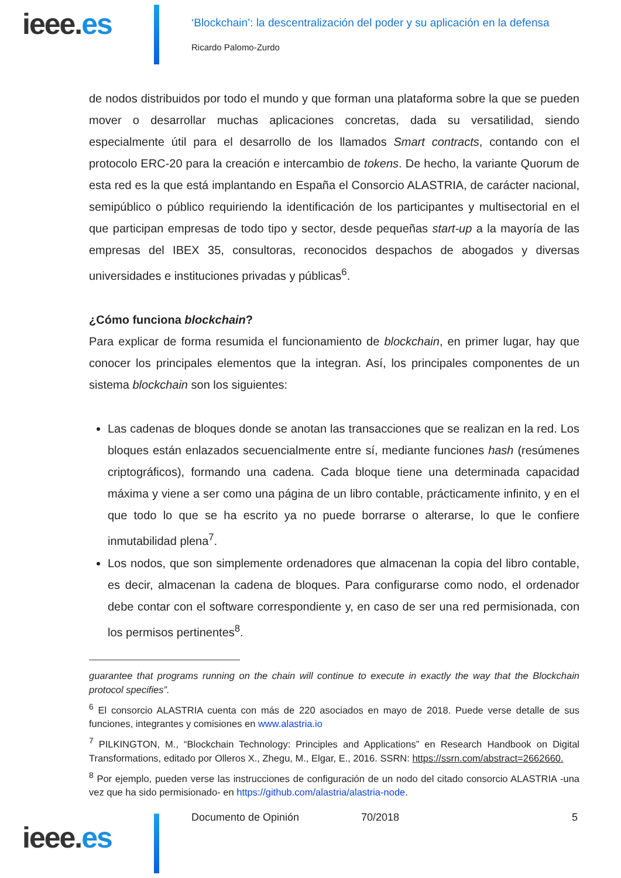ieee.es
‘Blockchain’: la descentralización del poder y su aplicación en la defensa
Ricardo Palomo-Zurdo
de nodos distribuidos por todo el mundo y que forman una plataforma sobre la que se pueden mover o desarrollar muchas aplicaciones concretas, dada su versatilidad, siendo especialmente útil para el desarrollo de los llamados Smart contracts, contando con el protocolo ERC-20 para la creación e intercambio de tokens. De hecho, la variante Quorum de esta red es la que está implantando en España el Consorcio ALASTRIA, de carácter nacional, semipúblico o público requiriendo la identificación de los participantes y multisectorial en el que participan empresas de todo tipo y sector, desde pequeñas start-up a la mayoría de las empresas del IBEX 35, consultoras, reconocidos despachos de abogados y diversas universidades e instituciones privadas y públicas<sup>6</sup>.
¿Cómo funciona blockchain?
Para explicar de forma resumida el funcionamiento de blockchain, en primer lugar, hay que conocer los principales elementos que la integran. Así, los principales componentes de un sistema blockchain son los siguientes:
Las cadenas de bloques donde se anotan las transacciones que se realizan en la red. Los bloques están enlazados secuencialmente entre sí, mediante funciones hash (resúmenes criptográficos), formando una cadena. Cada bloque tiene una determinada capacidad máxima y viene a ser como una página de un libro contable, prácticamente infinito, y en el que todo lo que se ha escrito ya no puede borrarse o alterarse, lo que le confiere inmutabilidad plena<sup>7</sup>.
Los nodos, que son simplemente ordenadores que almacenan la copia del libro contable, es decir, almacenan la cadena de bloques. Para configurarse como nodo, el ordenador debe contar con el software correspondiente y, en caso de ser una red permisionada, con los permisos pertinentes<sup>8</sup>.
guarantee that programs running on the chain will continue to execute in exactly the way that the Blockchain protocol specifies”.
<sup>6</sup> El consorcio ALASTRIA cuenta con más de 220 asociados en mayo de 2018. Puede verse detalle de sus funciones, integrantes y comisiones en www.alastria.io
<sup>7</sup> PILKINGTON, M., “Blockchain Technology: Principles and Applications” en Research Handbook on Digital Transformations, editado por Olleros X., Zhegu, M., Elgar, E., 2016. SSRN: https://ssrn.com/abstract=2662660.
<sup>8</sup> Por ejemplo, pueden verse las instrucciones de configuración de un nodo del citado consorcio ALASTRIA -una vez que ha sido permisionado- en https://github.com/alastria/alastria-node.
ieee.es
Documento de Opinión 70/2018 5